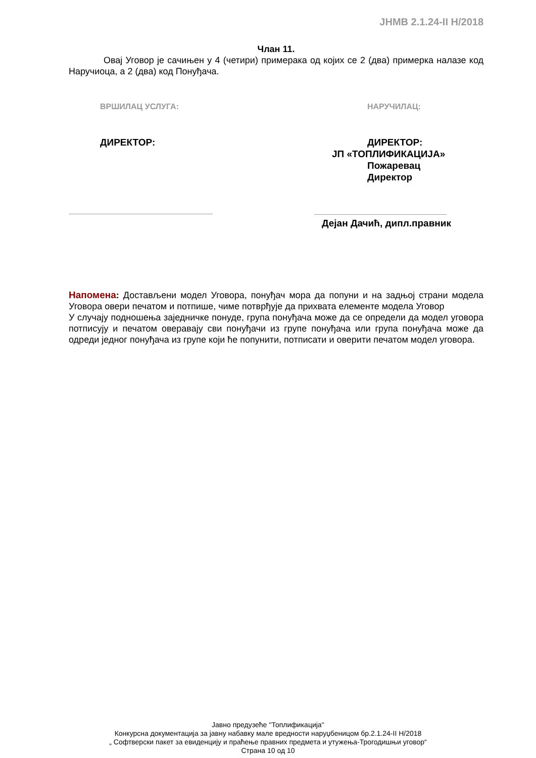JНМВ 2.1.24-II Н/2018
Члан 11.
Овај Уговор је сачињен у 4 (четири) примерака од којих се 2 (два) примерка налазе код Наручиоца, а 2 (два) код Понуђача.
ВРШИЛАЦ УСЛУГА:
ДИРЕКТОР:
НАРУЧИЛАЦ:
ДИРЕКТОР:
ЈП «ТОПЛИФИКАЦИЈА»
Пожаревац
Директор
Дејан Дачић, дипл.правник
Напомена: Достављени модел Уговора, понуђач мора да попуни и на задњој страни модела Уговора овери печатом и потпише, чиме потврђује да прихвата елементе модела Уговор
У случају подношења заједничке понуде, група понуђача може да се определи да модел уговора потписују и печатом оверавају сви понуђачи из групе понуђача или група понуђача може да одреди једног понуђача из групе који ће попунити, потписати и оверити печатом модел уговора.
Јавно предузеће ''Топлификација''
Конкурсна документација за јавну набавку мале вредности наруџбеницом бр.2.1.24-II Н/2018
„ Софтверски пакет за евиденцију и праћење правних предмета и утужења-Трогодишњи уговор“
Страна 10 од 10